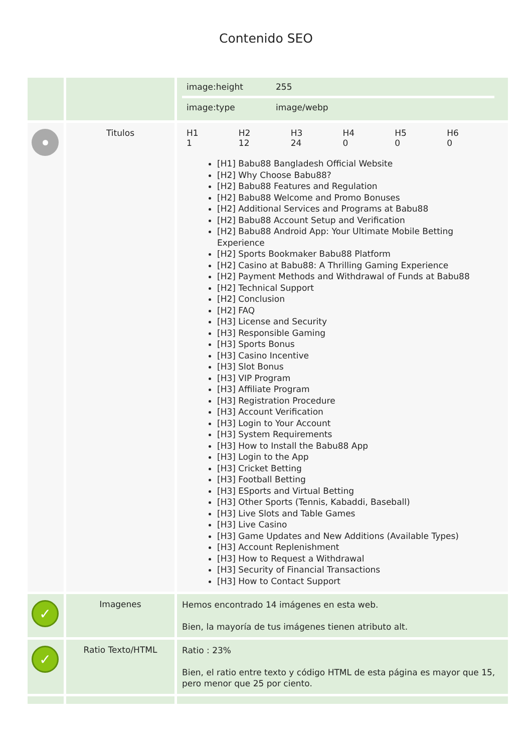Contenido SEO
| | | / image:height / 255 / / image:type / image/webp / |
| | Titulos | / H1 1 / H2 12 / H3 24 / H4 0 / H5 0 / H6 0 / [H1] Babu88 Bangladesh Official Website [H2] Why Choose Babu88? [H2] Babu88 Features and Regulation [H2] Babu88 Welcome and Promo Bonuses [H2] Additional Services and Programs at Babu88 [H2] Babu88 Account Setup and Verification [H2] Babu88 Android App: Your Ultimate Mobile Betting Experience [H2] Sports Bookmaker Babu88 Platform [H2] Casino at Babu88: A Thrilling Gaming Experience [H2] Payment Methods and Withdrawal of Funds at Babu88 [H2] Technical Support [H2] Conclusion [H2] FAQ [H3] License and Security [H3] Responsible Gaming [H3] Sports Bonus [H3] Casino Incentive [H3] Slot Bonus [H3] VIP Program [H3] Affiliate Program [H3] Registration Procedure [H3] Account Verification [H3] Login to Your Account [H3] System Requirements [H3] How to Install the Babu88 App [H3] Login to the App [H3] Cricket Betting [H3] Football Betting [H3] ESports and Virtual Betting [H3] Other Sports (Tennis, Kabaddi, Baseball) [H3] Live Slots and Table Games [H3] Live Casino [H3] Game Updates and New Additions (Available Types) [H3] Account Replenishment [H3] How to Request a Withdrawal [H3] Security of Financial Transactions [H3] How to Contact Support |
| ✓ | Imagenes | Hemos encontrado 14 imágenes en esta web. Bien, la mayoría de tus imágenes tienen atributo alt. |
| ✓ | Ratio Texto/HTML | Ratio : 23% Bien, el ratio entre texto y código HTML de esta página es mayor que 15, pero menor que 25 por ciento. |